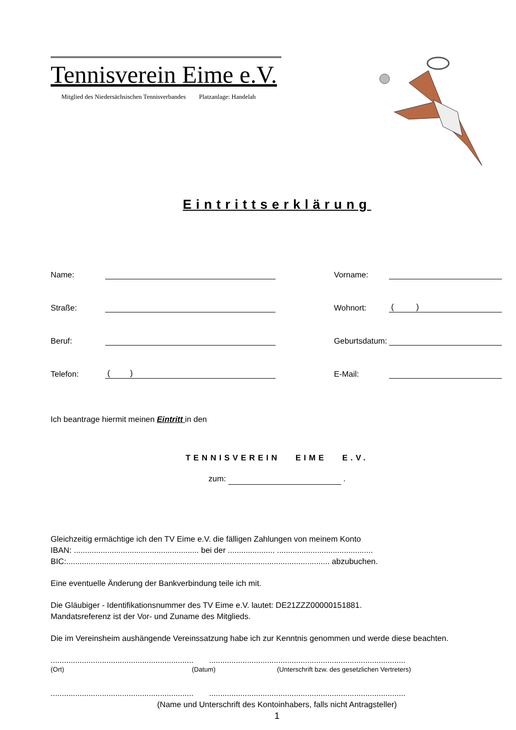Tennisverein Eime e.V.
Mitglied des Niedersächsischen Tennisverbandes Platzanlage: Handelah
Eintrittserklärung
Name:
Vorname:
Straße:
Wohnort:
( )
Beruf:
Geburtsdatum:
Telefon:
( )
E-Mail:
Ich beantrage hiermit meinen Eintritt in den
TENNISVEREIN EIME E.V.
zum: .
Gleichzeitig ermächtige ich den TV Eime e.V. die fälligen Zahlungen von meinem Konto
IBAN: ........................................................ bei der ..................... ...........................................
BIC:...................................................................................................................... abzubuchen.
Eine eventuelle Änderung der Bankverbindung teile ich mit.
Die Gläubiger - Identifikationsnummer des TV Eime e.V. lautet: DE21ZZZ00000151881.
Mandatsreferenz ist der Vor- und Zuname des Mitglieds.
Die im Vereinsheim aushängende Vereinssatzung habe ich zur Kenntnis genommen und werde diese beachten.
................................................................ ........................................................................................
(Ort) (Datum) (Unterschrift bzw. des gesetzlichen Vertreters)
................................................................ ........................................................................................
(Name und Unterschrift des Kontoinhabers, falls nicht Antragsteller)
1